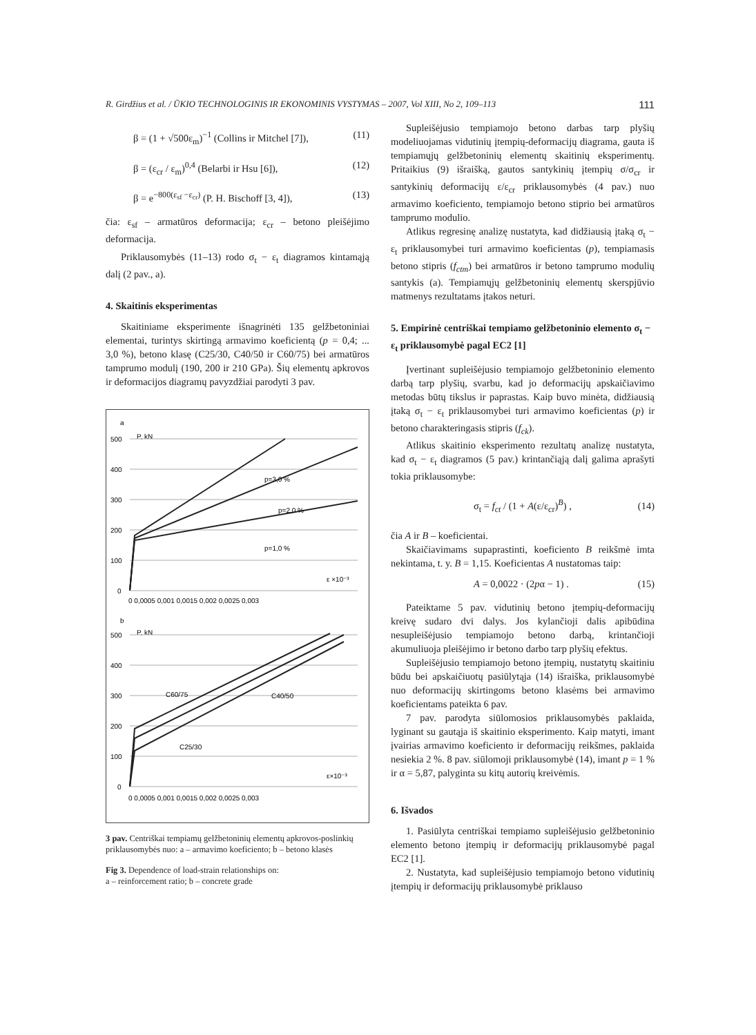R. Girdžius et al. / ŪKIO TECHNOLOGINIS IR EKONOMINIS VYSTYMAS – 2007, Vol XIII, No 2, 109–113 111
β = (1 + √500ε<sub>m</sub>)<sup>−1</sup> (Collins ir Mitchel [7]), (11)
β = (ε<sub>cr</sub> / ε<sub>m</sub>)<sup>0,4</sup> (Belarbi ir Hsu [6]), (12)
β = e<sup>−800(ε<sub>sf</sub> −ε<sub>cr</sub>)</sup> (P. H. Bischoff [3, 4]), (13)
čia: ε<sub>sf</sub> – armatūros deformacija; ε<sub>cr</sub> – betono pleišėjimo deformacija.
Priklausomybės (11–13) rodo σ<sub>t</sub> − ε<sub>t</sub> diagramos kintamąją dalį (2 pav., a).
4. Skaitinis eksperimentas
Skaitiniame eksperimente išnagrinėti 135 gelžbetoniniai elementai, turintys skirtingą armavimo koeficientą (p = 0,4; ... 3,0 %), betono klasę (C25/30, C40/50 ir C60/75) bei armatūros tamprumo modulį (190, 200 ir 210 GPa). Šių elementų apkrovos ir deformacijos diagramų pavyzdžiai parodyti 3 pav.
a
P, kN
500
400
300
200
100
0
p=3,0 %
p=2,0 %
p=1,0 %
ε ×10⁻³
0 0,0005 0,001 0,0015 0,002 0,0025 0,003
b
P, kN
500
400
300
200
100
0
C60/75
C40/50
C25/30
ε×10⁻³
0 0,0005 0,001 0,0015 0,002 0,0025 0,003
3 pav. Centriškai tempiamų gelžbetoninių elementų apkrovos-poslinkių priklausomybės nuo: a – armavimo koeficiento; b – betono klasės
Fig 3. Dependence of load-strain relationships on:
a – reinforcement ratio; b – concrete grade
Supleišėjusio tempiamojo betono darbas tarp plyšių modeliuojamas vidutinių įtempių-deformacijų diagrama, gauta iš tempiamųjų gelžbetoninių elementų skaitinių eksperimentų. Pritaikius (9) išraišką, gautos santykinių įtempių σ/σ<sub>cr</sub> ir santykinių deformacijų ε/ε<sub>cr</sub> priklausomybės (4 pav.) nuo armavimo koeficiento, tempiamojo betono stiprio bei armatūros tamprumo modulio.
Atlikus regresinę analizę nustatyta, kad didžiausią įtaką σ<sub>t</sub> − ε<sub>t</sub> priklausomybei turi armavimo koeficientas (p), tempiamasis betono stipris (f<sub>ctm</sub>) bei armatūros ir betono tamprumo modulių santykis (a). Tempiamųjų gelžbetoninių elementų skerspjūvio matmenys rezultatams įtakos neturi.
5. Empirinė centriškai tempiamo gelžbetoninio elemento σ<sub>t</sub> − ε<sub>t</sub> priklausomybė pagal EC2 [1]
Įvertinant supleišėjusio tempiamojo gelžbetoninio elemento darbą tarp plyšių, svarbu, kad jo deformacijų apskaičiavimo metodas būtų tikslus ir paprastas. Kaip buvo minėta, didžiausią įtaką σ<sub>t</sub> − ε<sub>t</sub> priklausomybei turi armavimo koeficientas (p) ir betono charakteringasis stipris (f<sub>ck</sub>).
Atlikus skaitinio eksperimento rezultatų analizę nustatyta, kad σ<sub>t</sub> − ε<sub>t</sub> diagramos (5 pav.) krintančiąją dalį galima aprašyti tokia priklausomybe:
σ<sub>t</sub> = f<sub>ct</sub> / (1 + A(ε/ε<sub>cr</sub>)<sup>B</sup>) , (14)
čia A ir B – koeficientai.
Skaičiavimams supaprastinti, koeficiento B reikšmė imta nekintama, t. y. B = 1,15. Koeficientas A nustatomas taip:
A = 0,0022 · (2pα − 1) . (15)
Pateiktame 5 pav. vidutinių betono įtempių-deformacijų kreivę sudaro dvi dalys. Jos kylančioji dalis apibūdina nesupleišėjusio tempiamojo betono darbą, krintančioji akumuliuoja pleišėjimo ir betono darbo tarp plyšių efektus.
Supleišėjusio tempiamojo betono įtempių, nustatytų skaitiniu būdu bei apskaičiuotų pasiūlytąja (14) išraiška, priklausomybė nuo deformacijų skirtingoms betono klasėms bei armavimo koeficientams pateikta 6 pav.
7 pav. parodyta siūlomosios priklausomybės paklaida, lyginant su gautąja iš skaitinio eksperimento. Kaip matyti, imant įvairias armavimo koeficiento ir deformacijų reikšmes, paklaida nesiekia 2 %. 8 pav. siūlomoji priklausomybė (14), imant p = 1 % ir α = 5,87, palyginta su kitų autorių kreivėmis.
6. Išvados
1. Pasiūlyta centriškai tempiamo supleišėjusio gelžbetoninio elemento betono įtempių ir deformacijų priklausomybė pagal EC2 [1].
2. Nustatyta, kad supleišėjusio tempiamojo betono vidutinių įtempių ir deformacijų priklausomybė priklauso